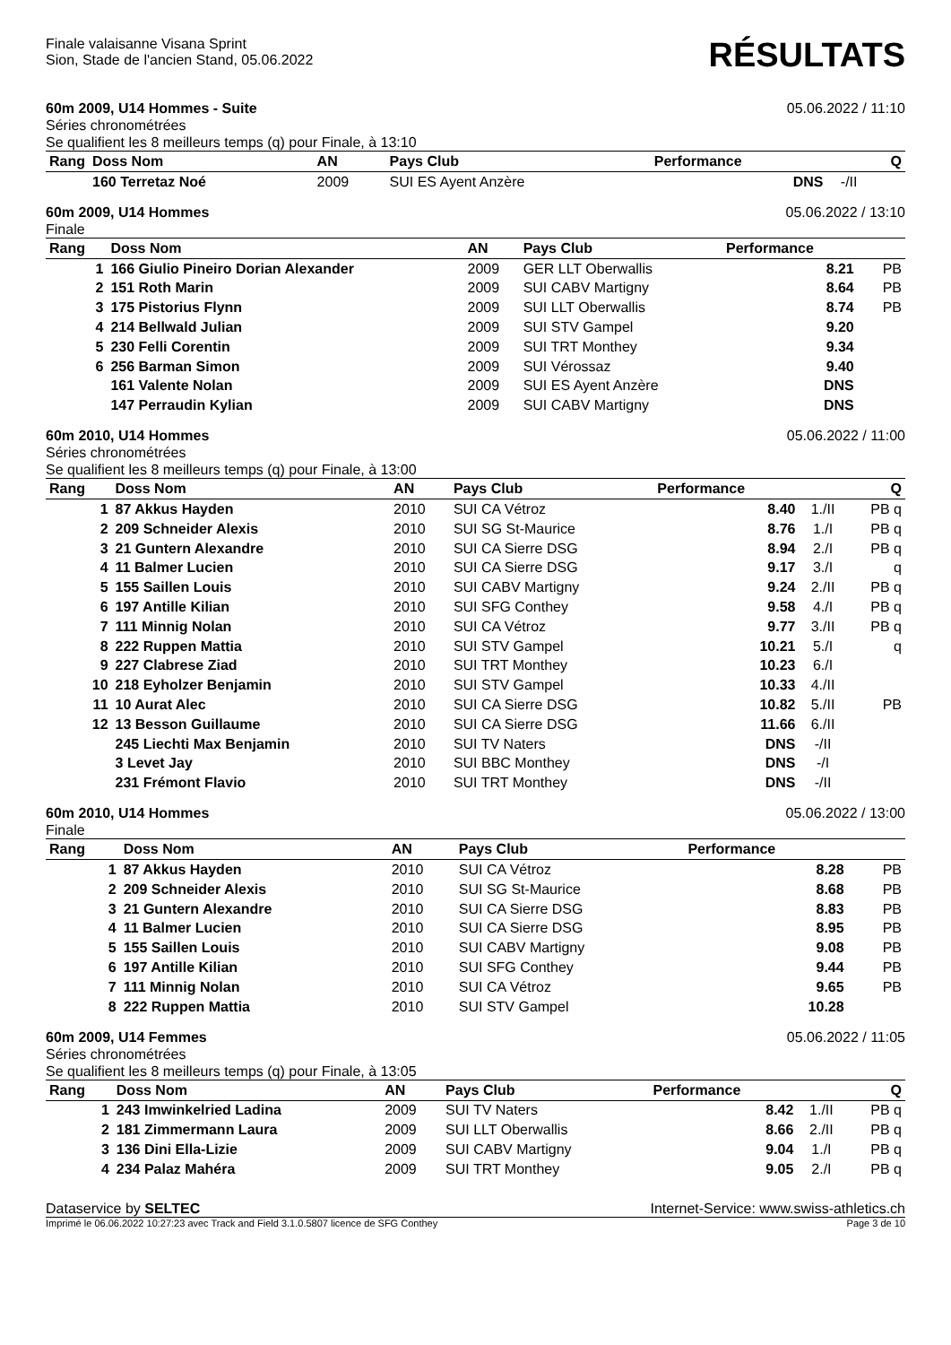Finale valaisanne Visana Sprint
Sion, Stade de l'ancien Stand, 05.06.2022
RÉSULTATS
60m 2009, U14 Hommes - Suite 05.06.2022 / 11:10
Séries chronométrées
Se qualifient les 8 meilleurs temps (q) pour Finale, à 13:10
| Rang | Doss Nom | AN | Pays Club | Performance | | Q |
| --- | --- | --- | --- | --- | --- | --- |
| | 160 Terretaz Noé | 2009 | SUI ES Ayent Anzère | DNS | -/II | |
60m 2009, U14 Hommes 05.06.2022 / 13:10
Finale
| Rang | Doss Nom | AN | Pays Club | Performance | | |
| --- | --- | --- | --- | --- | --- | --- |
| 1 | 166 Giulio Pineiro Dorian Alexander | 2009 | GER LLT Oberwallis | 8.21 | | PB |
| 2 | 151 Roth Marin | 2009 | SUI CABV Martigny | 8.64 | | PB |
| 3 | 175 Pistorius Flynn | 2009 | SUI LLT Oberwallis | 8.74 | | PB |
| 4 | 214 Bellwald Julian | 2009 | SUI STV Gampel | 9.20 | | |
| 5 | 230 Felli Corentin | 2009 | SUI TRT Monthey | 9.34 | | |
| 6 | 256 Barman Simon | 2009 | SUI Vérossaz | 9.40 | | |
| | 161 Valente Nolan | 2009 | SUI ES Ayent Anzère | DNS | | |
| | 147 Perraudin Kylian | 2009 | SUI CABV Martigny | DNS | | |
60m 2010, U14 Hommes 05.06.2022 / 11:00
Séries chronométrées
Se qualifient les 8 meilleurs temps (q) pour Finale, à 13:00
| Rang | Doss Nom | AN | Pays Club | Performance | | Q |
| --- | --- | --- | --- | --- | --- | --- |
| 1 | 87 Akkus Hayden | 2010 | SUI CA Vétroz | 8.40 | 1./II | PB q |
| 2 | 209 Schneider Alexis | 2010 | SUI SG St-Maurice | 8.76 | 1./I | PB q |
| 3 | 21 Guntern Alexandre | 2010 | SUI CA Sierre DSG | 8.94 | 2./I | PB q |
| 4 | 11 Balmer Lucien | 2010 | SUI CA Sierre DSG | 9.17 | 3./I | q |
| 5 | 155 Saillen Louis | 2010 | SUI CABV Martigny | 9.24 | 2./II | PB q |
| 6 | 197 Antille Kilian | 2010 | SUI SFG Conthey | 9.58 | 4./I | PB q |
| 7 | 111 Minnig Nolan | 2010 | SUI CA Vétroz | 9.77 | 3./II | PB q |
| 8 | 222 Ruppen Mattia | 2010 | SUI STV Gampel | 10.21 | 5./I | q |
| 9 | 227 Clabrese Ziad | 2010 | SUI TRT Monthey | 10.23 | 6./I | |
| 10 | 218 Eyholzer Benjamin | 2010 | SUI STV Gampel | 10.33 | 4./II | |
| 11 | 10 Aurat Alec | 2010 | SUI CA Sierre DSG | 10.82 | 5./II | PB |
| 12 | 13 Besson Guillaume | 2010 | SUI CA Sierre DSG | 11.66 | 6./II | |
| | 245 Liechti Max Benjamin | 2010 | SUI TV Naters | DNS | -/II | |
| | 3 Levet Jay | 2010 | SUI BBC Monthey | DNS | -/I | |
| | 231 Frémont Flavio | 2010 | SUI TRT Monthey | DNS | -/II | |
60m 2010, U14 Hommes 05.06.2022 / 13:00
Finale
| Rang | Doss Nom | AN | Pays Club | Performance | | |
| --- | --- | --- | --- | --- | --- | --- |
| 1 | 87 Akkus Hayden | 2010 | SUI CA Vétroz | 8.28 | | PB |
| 2 | 209 Schneider Alexis | 2010 | SUI SG St-Maurice | 8.68 | | PB |
| 3 | 21 Guntern Alexandre | 2010 | SUI CA Sierre DSG | 8.83 | | PB |
| 4 | 11 Balmer Lucien | 2010 | SUI CA Sierre DSG | 8.95 | | PB |
| 5 | 155 Saillen Louis | 2010 | SUI CABV Martigny | 9.08 | | PB |
| 6 | 197 Antille Kilian | 2010 | SUI SFG Conthey | 9.44 | | PB |
| 7 | 111 Minnig Nolan | 2010 | SUI CA Vétroz | 9.65 | | PB |
| 8 | 222 Ruppen Mattia | 2010 | SUI STV Gampel | 10.28 | | |
60m 2009, U14 Femmes 05.06.2022 / 11:05
Séries chronométrées
Se qualifient les 8 meilleurs temps (q) pour Finale, à 13:05
| Rang | Doss Nom | AN | Pays Club | Performance | | Q |
| --- | --- | --- | --- | --- | --- | --- |
| 1 | 243 Imwinkelried Ladina | 2009 | SUI TV Naters | 8.42 | 1./II | PB q |
| 2 | 181 Zimmermann Laura | 2009 | SUI LLT Oberwallis | 8.66 | 2./II | PB q |
| 3 | 136 Dini Ella-Lizie | 2009 | SUI CABV Martigny | 9.04 | 1./I | PB q |
| 4 | 234 Palaz Mahéra | 2009 | SUI TRT Monthey | 9.05 | 2./I | PB q |
Dataservice by SELTEC Internet-Service: www.swiss-athletics.ch
Imprimé le 06.06.2022 10:27:23 avec Track and Field 3.1.0.5807 licence de SFG Conthey Page 3 de 10